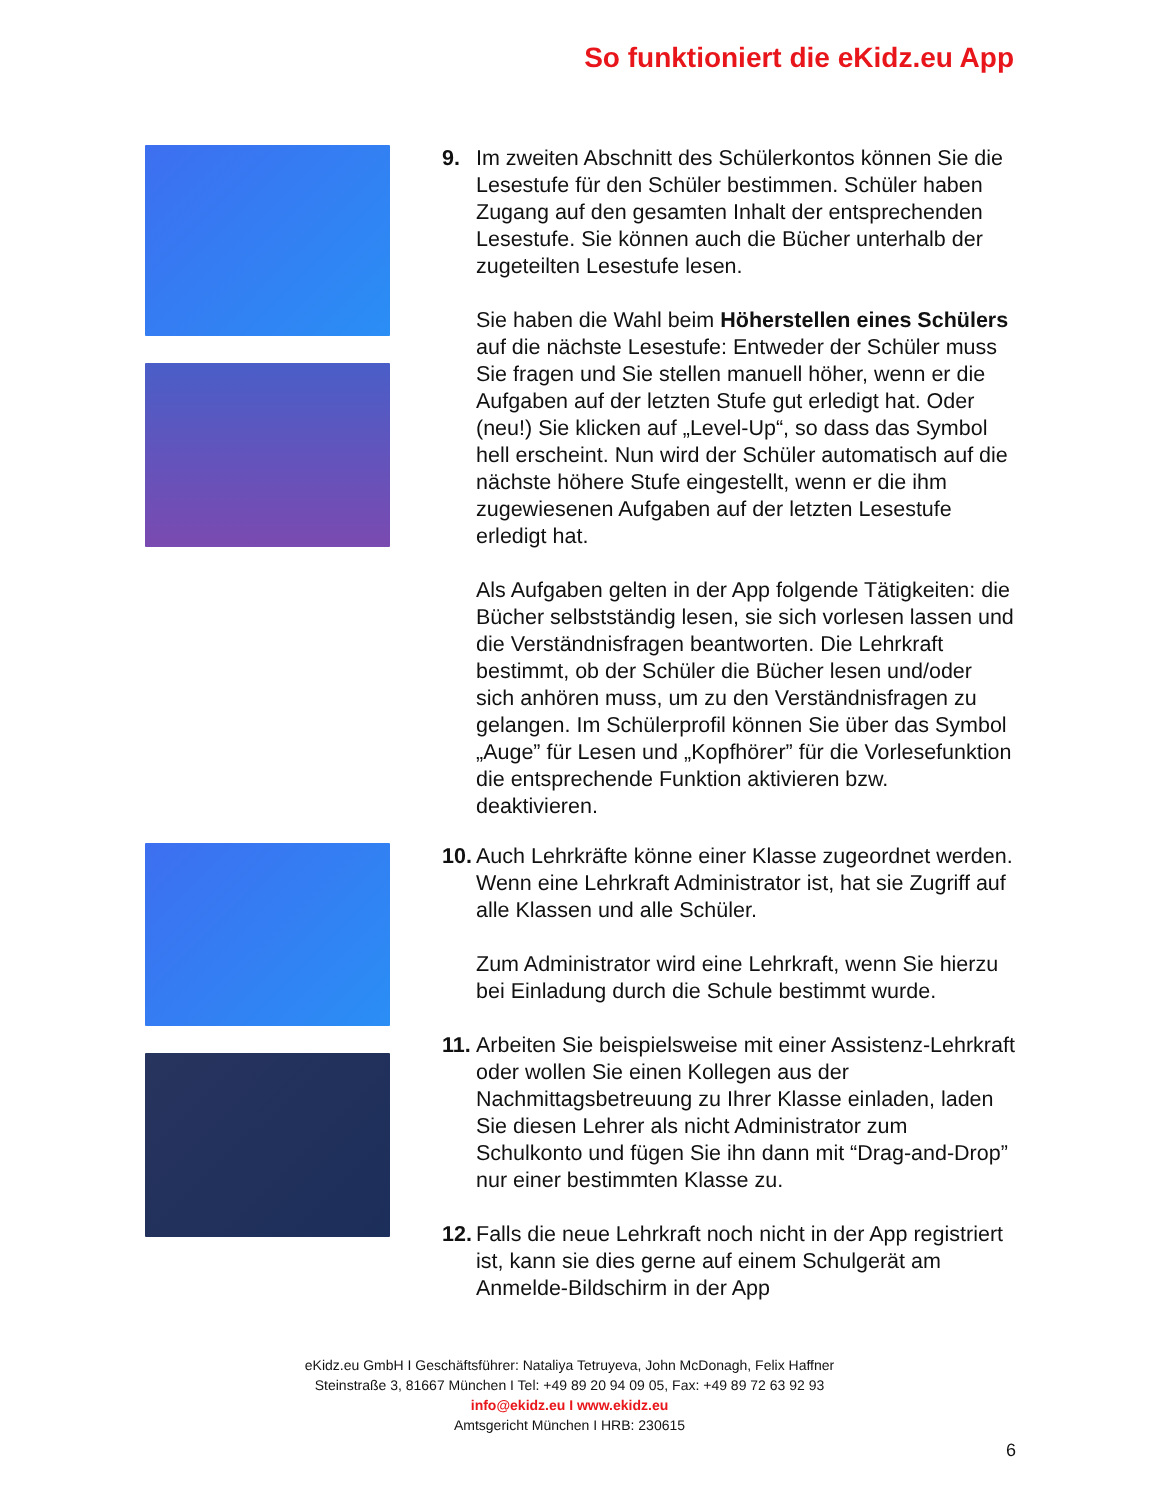So funktioniert die eKidz.eu App
9. Im zweiten Abschnitt des Schülerkontos können Sie die Lesestufe für den Schüler bestimmen. Schüler haben Zugang auf den gesamten Inhalt der entsprechenden Lesestufe. Sie können auch die Bücher unterhalb der zugeteilten Lesestufe lesen.
Sie haben die Wahl beim Höherstellen eines Schülers auf die nächste Lesestufe: Entweder der Schüler muss Sie fragen und Sie stellen manuell höher, wenn er die Aufgaben auf der letzten Stufe gut erledigt hat. Oder (neu!) Sie klicken auf „Level-Up“, so dass das Symbol hell erscheint. Nun wird der Schüler automatisch auf die nächste höhere Stufe eingestellt, wenn er die ihm zugewiesenen Aufgaben auf der letzten Lesestufe erledigt hat.
Als Aufgaben gelten in der App folgende Tätigkeiten: die Bücher selbstständig lesen, sie sich vorlesen lassen und die Verständnisfragen beantworten. Die Lehrkraft bestimmt, ob der Schüler die Bücher lesen und/oder sich anhören muss, um zu den Verständnisfragen zu gelangen. Im Schülerprofil können Sie über das Symbol „Auge” für Lesen und „Kopfhörer” für die Vorlesefunktion die entsprechende Funktion aktivieren bzw. deaktivieren.
10.
Auch Lehrkräfte könne einer Klasse zugeordnet werden. Wenn eine Lehrkraft Administrator ist, hat sie Zugriff auf alle Klassen und alle Schüler.
Zum Administrator wird eine Lehrkraft, wenn Sie hierzu bei Einladung durch die Schule bestimmt wurde.
11.
Arbeiten Sie beispielsweise mit einer Assistenz-Lehrkraft oder wollen Sie einen Kollegen aus der Nachmittagsbetreuung zu Ihrer Klasse einladen, laden Sie diesen Lehrer als nicht Administrator zum Schulkonto und fügen Sie ihn dann mit “Drag-and-Drop” nur einer bestimmten Klasse zu.
12.
Falls die neue Lehrkraft noch nicht in der App registriert ist, kann sie dies gerne auf einem Schulgerät am Anmelde-Bildschirm in der App
eKidz.eu GmbH I Geschäftsführer: Nataliya Tetruyeva, John McDonagh, Felix Haffner
Steinstraße 3, 81667 München I Tel: +49 89 20 94 09 05, Fax: +49 89 72 63 92 93
info@ekidz.eu I www.ekidz.eu
Amtsgericht München I HRB: 230615
6